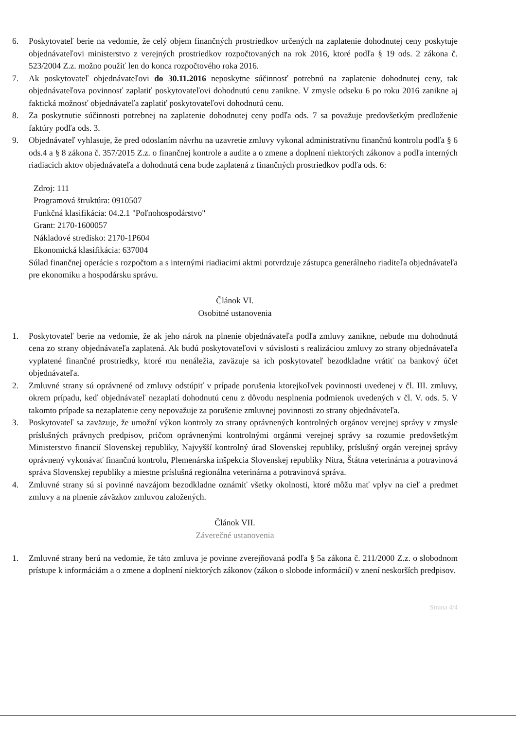6. Poskytovateľ berie na vedomie, že celý objem finančných prostriedkov určených na zaplatenie dohodnutej ceny poskytuje objednávateľovi ministerstvo z verejných prostriedkov rozpočtovaných na rok 2016, ktoré podľa § 19 ods. 2 zákona č. 523/2004 Z.z. možno použiť len do konca rozpočtového roka 2016.
7. Ak poskytovateľ objednávateľovi do 30.11.2016 neposkytne súčinnosť potrebnú na zaplatenie dohodnutej ceny, tak objednávateľova povinnosť zaplatiť poskytovateľovi dohodnutú cenu zanikne. V zmysle odseku 6 po roku 2016 zanikne aj faktická možnosť objednávateľa zaplatiť poskytovateľovi dohodnutú cenu.
8. Za poskytnutie súčinnosti potrebnej na zaplatenie dohodnutej ceny podľa ods. 7 sa považuje predovšetkým predloženie faktúry podľa ods. 3.
9. Objednávateľ vyhlasuje, že pred odoslaním návrhu na uzavretie zmluvy vykonal administratívnu finančnú kontrolu podľa § 6 ods.4 a § 8 zákona č. 357/2015 Z.z. o finančnej kontrole a audite a o zmene a doplnení niektorých zákonov a podľa interných riadiacich aktov objednávateľa a dohodnutá cena bude zaplatená z finančných prostriedkov podľa ods. 6:
Zdroj: 111
Programová štruktúra: 0910507
Funkčná klasifikácia: 04.2.1 "Poľnohospodárstvo"
Grant: 2170-1600057
Nákladové stredisko: 2170-1P604
Ekonomická klasifikácia: 637004
Súlad finančnej operácie s rozpočtom a s internými riadiacimi aktmi potvrdzuje zástupca generálneho riaditeľa objednávateľa pre ekonomiku a hospodársku správu.
Článok VI.
Osobitné ustanovenia
1. Poskytovateľ berie na vedomie, že ak jeho nárok na plnenie objednávateľa podľa zmluvy zanikne, nebude mu dohodnutá cena zo strany objednávateľa zaplatená. Ak budú poskytovateľovi v súvislosti s realizáciou zmluvy zo strany objednávateľa vyplatené finančné prostriedky, ktoré mu nenáležia, zaväzuje sa ich poskytovateľ bezodkladne vrátiť na bankový účet objednávateľa.
2. Zmluvné strany sú oprávnené od zmluvy odstúpiť v prípade porušenia ktorejkoľvek povinnosti uvedenej v čl. III. zmluvy, okrem prípadu, keď objednávateľ nezaplatí dohodnutú cenu z dôvodu nesplnenia podmienok uvedených v čl. V. ods. 5. V takomto prípade sa nezaplatenie ceny nepovažuje za porušenie zmluvnej povinnosti zo strany objednávateľa.
3. Poskytovateľ sa zaväzuje, že umožní výkon kontroly zo strany oprávnených kontrolných orgánov verejnej správy v zmysle príslušných právnych predpisov, pričom oprávnenými kontrolnými orgánmi verejnej správy sa rozumie predovšetkým Ministerstvo financií Slovenskej republiky, Najvyšší kontrolný úrad Slovenskej republiky, príslušný orgán verejnej správy oprávnený vykonávať finančnú kontrolu, Plemenárska inšpekcia Slovenskej republiky Nitra, Štátna veterinárna a potravinová správa Slovenskej republiky a miestne príslušná regionálna veterinárna a potravinová správa.
4. Zmluvné strany sú si povinné navzájom bezodkladne oznámiť všetky okolnosti, ktoré môžu mať vplyv na cieľ a predmet zmluvy a na plnenie záväzkov zmluvou založených.
Článok VII.
Záverečné ustanovenia
1. Zmluvné strany berú na vedomie, že táto zmluva je povinne zverejňovaná podľa § 5a zákona č. 211/2000 Z.z. o slobodnom prístupe k informáciám a o zmene a doplnení niektorých zákonov (zákon o slobode informácií) v znení neskorších predpisov.
Strana 4/4